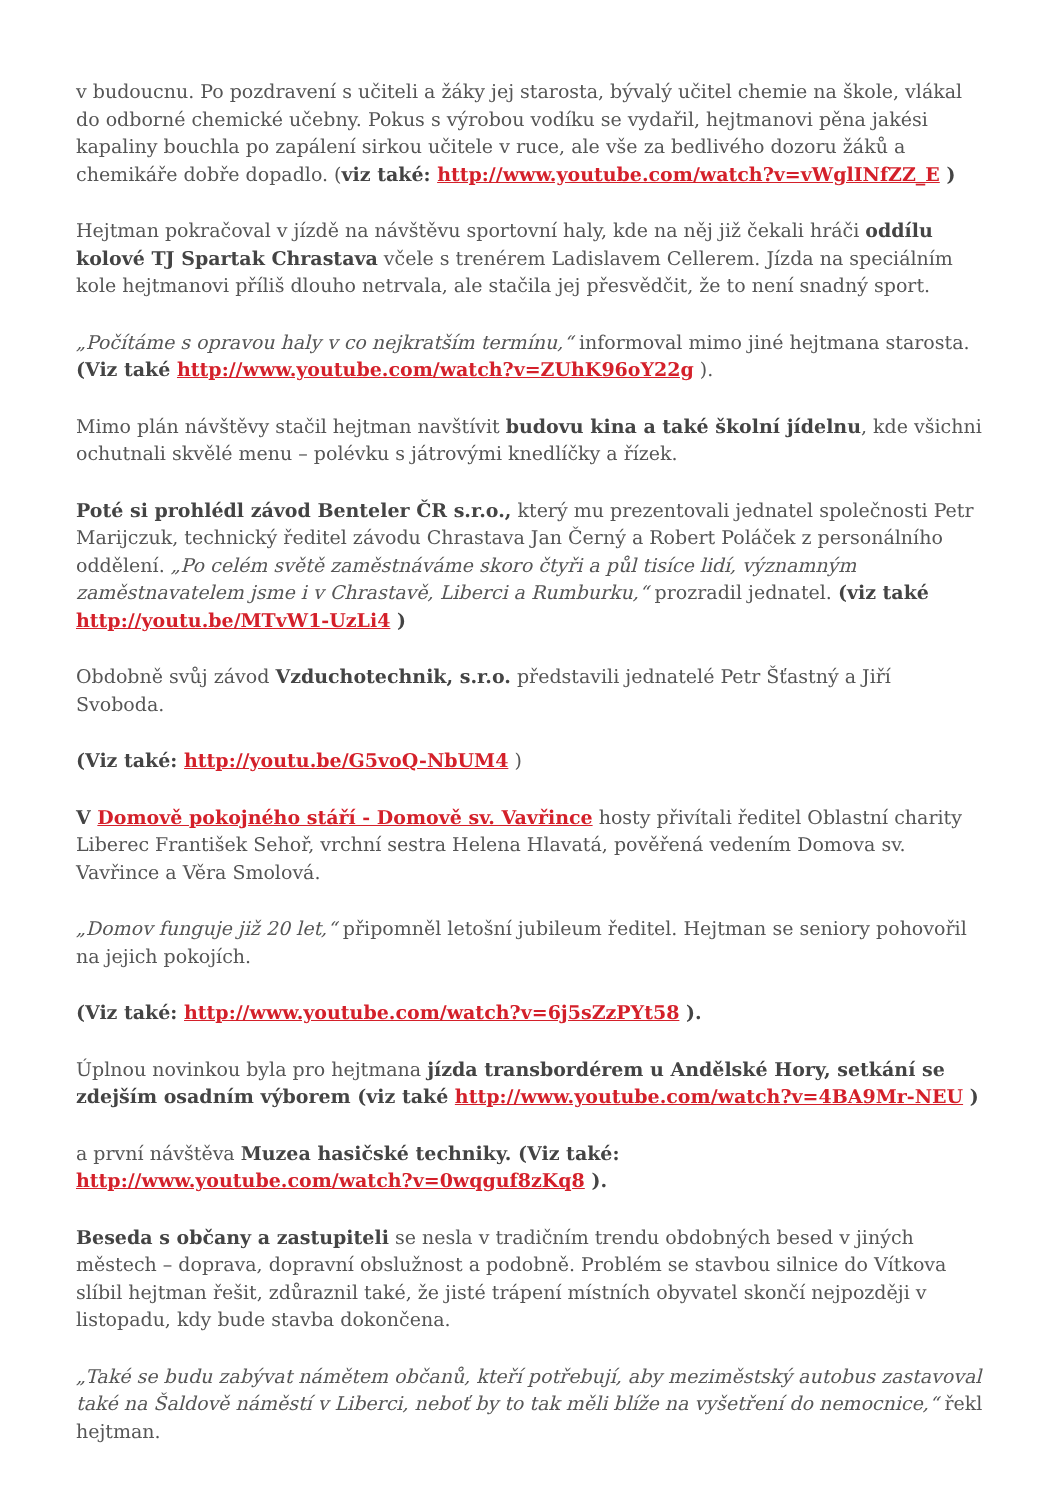v budoucnu. Po pozdravení s učiteli a žáky jej starosta, bývalý učitel chemie na škole, vlákal do odborné chemické učebny. Pokus s výrobou vodíku se vydařil, hejtmanovi pěna jakési kapaliny bouchla po zapálení sirkou učitele v ruce, ale vše za bedlivého dozoru žáků a chemikáře dobře dopadlo. (viz také: http://www.youtube.com/watch?v=vWglINfZZ_E )
Hejtman pokračoval v jízdě na návštěvu sportovní haly, kde na něj již čekali hráči oddílu kolové TJ Spartak Chrastava včele s trenérem Ladislavem Cellerem. Jízda na speciálním kole hejtmanovi příliš dlouho netrvala, ale stačila jej přesvědčit, že to není snadný sport.
„Počítáme s opravou haly v co nejkratším termínu,“ informoval mimo jiné hejtmana starosta. (Viz také http://www.youtube.com/watch?v=ZUhK96oY22g ).
Mimo plán návštěvy stačil hejtman navštívit budovu kina a také školní jídelnu, kde všichni ochutnali skvělé menu – polévku s játrovými knedlíčky a řízek.
Poté si prohlédl závod Benteler ČR s.r.o., který mu prezentovali jednatel společnosti Petr Marijczuk, technický ředitel závodu Chrastava Jan Černý a Robert Poláček z personálního oddělení. „Po celém světě zaměstnáváme skoro čtyři a půl tisíce lidí, významným zaměstnavatelem jsme i v Chrastavě, Liberci a Rumburku,“ prozradil jednatel. (viz také
http://youtu.be/MTvW1-UzLi4 )
Obdobně svůj závod Vzduchotechnik, s.r.o. představili jednatelé Petr Šťastný a Jiří Svoboda.
(Viz také: http://youtu.be/G5voQ-NbUM4 )
V Domově pokojného stáří - Domově sv. Vavřince hosty přivítali ředitel Oblastní charity Liberec František Sehoř, vrchní sestra Helena Hlavatá, pověřená vedením Domova sv. Vavřince a Věra Smolová.
„Domov funguje již 20 let,“ připomněl letošní jubileum ředitel. Hejtman se seniory pohovořil na jejich pokojích.
(Viz také: http://www.youtube.com/watch?v=6j5sZzPYt58 ).
Úplnou novinkou byla pro hejtmana jízda transbordérem u Andělské Hory, setkání se zdejším osadním výborem (viz také http://www.youtube.com/watch?v=4BA9Mr-NEU )
a první návštěva Muzea hasičské techniky. (Viz také:
http://www.youtube.com/watch?v=0wqguf8zKq8 ).
Beseda s občany a zastupiteli se nesla v tradičním trendu obdobných besed v jiných městech – doprava, dopravní obslužnost a podobně. Problém se stavbou silnice do Vítkova slíbil hejtman řešit, zdůraznil také, že jisté trápení místních obyvatel skončí nejpozději v listopadu, kdy bude stavba dokončena.
„Také se budu zabývat námětem občanů, kteří potřebují, aby meziměstský autobus zastavoval také na Šaldově náměstí v Liberci, neboť by to tak měli blíže na vyšetření do nemocnice,“ řekl hejtman.